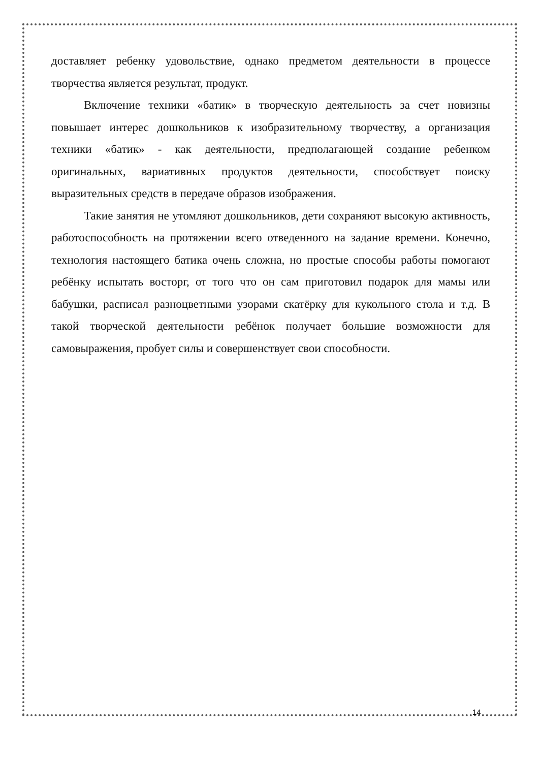доставляет ребенку удовольствие, однако предметом деятельности в процессе творчества является результат, продукт.
Включение техники «батик» в творческую деятельность за счет новизны повышает интерес дошкольников к изобразительному творчеству, а организация техники «батик» - как деятельности, предполагающей создание ребенком оригинальных, вариативных продуктов деятельности, способствует поиску выразительных средств в передаче образов изображения.
Такие занятия не утомляют дошкольников, дети сохраняют высокую активность, работоспособность на протяжении всего отведенного на задание времени. Конечно, технология настоящего батика очень сложна, но простые способы работы помогают ребёнку испытать восторг, от того что он сам приготовил подарок для мамы или бабушки, расписал разноцветными узорами скатёрку для кукольного стола и т.д. В такой творческой деятельности ребёнок получает большие возможности для самовыражения, пробует силы и совершенствует свои способности.
14